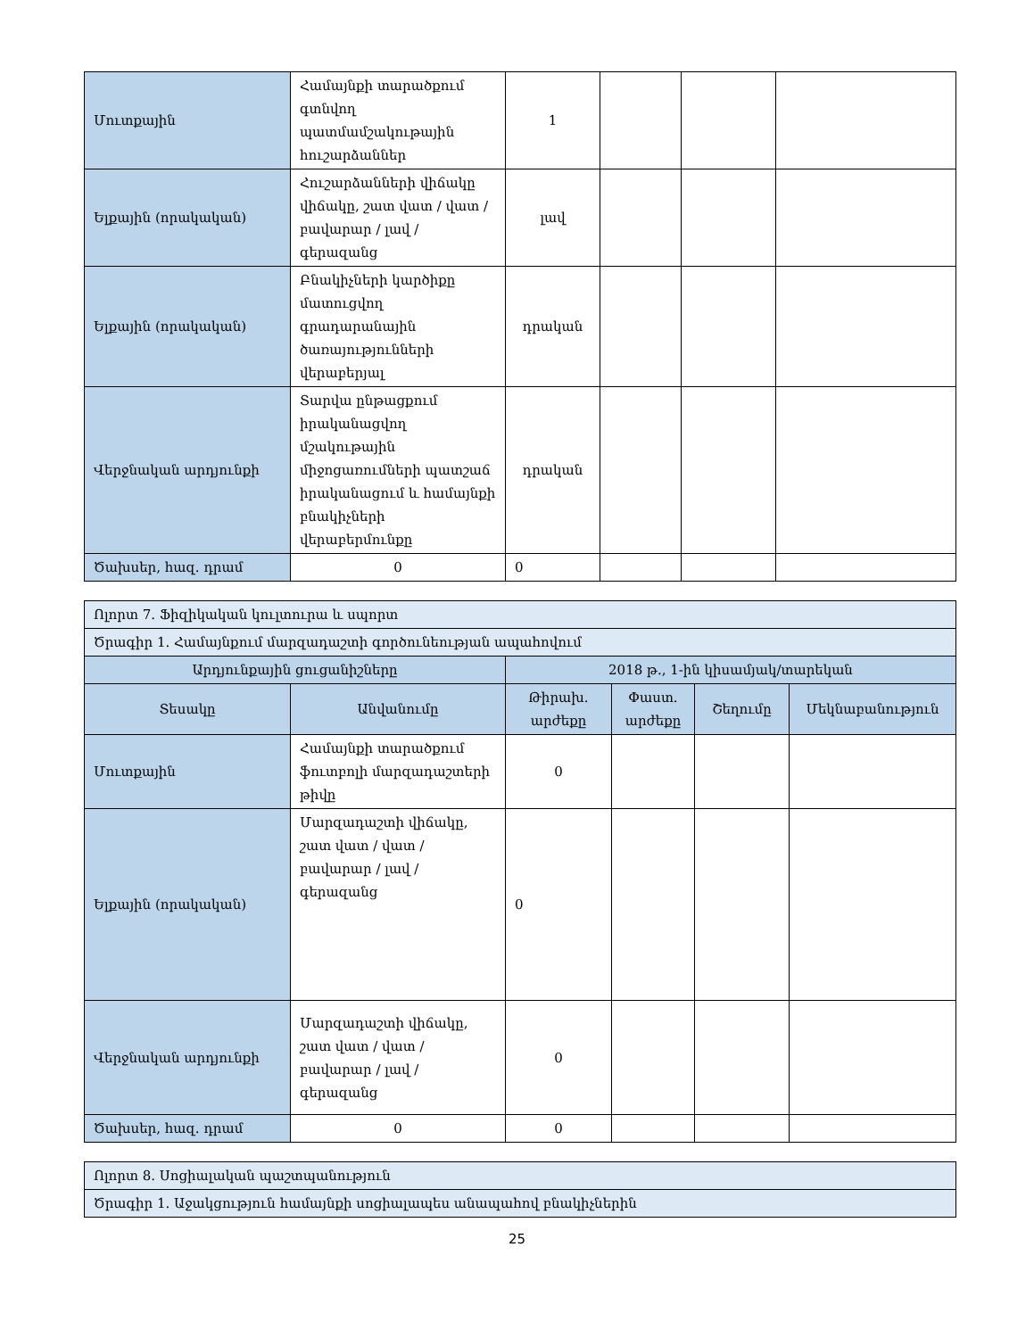| Մուտքային | Համայնքի տարածքում գտնվող պատմամշակութային հուշարձաններ | 1 | | | |
| Ելքային (որակական) | Հուշարձանների վիճակը վիճակը, շատ վատ / վատ / բավարար / լավ / գերազանց | լավ | | | |
| Ելքային (որակական) | Բնակիչների կարծիքը մատուցվող գրադարանային ծառայությունների վերաբերյալ | դրական | | | |
| Վերջնական արդյունքի | Տարվա ընթացքում իրականացվող մշակութային միջոցառումների պատշաճ իրականացում և համայնքի բնակիչների վերաբերմունքը | դրական | | | |
| Ծախսեր, հազ. դրամ | 0 | 0 | | | |
| Ոլորտ 7. Ֆիզիկական կուլտուրա և սպորտ | | | | | |
| Ծրագիր 1. Համայնքում մարզադաշտի գործունեության ապահովում | | | | | |
| Արդյունքային ցուցանիշները | | 2018 թ., 1-ին կիսամյակ/տարեկան | | | |
| Տեսակը | Անվանումը | Թիրախ. արժեքը | Փաստ. արժեքը | Շեղումը | Մեկնաբանություն |
| Մուտքային | Համայնքի տարածքում ֆուտբոլի մարզադաշտերի թիվը | 0 | | | |
| Ելքային (որակական) | Մարզադաշտի վիճակը, շատ վատ / վատ / բավարար / լավ / գերազանց | 0 | | | |
| Վերջնական արդյունքի | Մարզադաշտի վիճակը, շատ վատ / վատ / բավարար / լավ / գերազանց | 0 | | | |
| Ծախսեր, հազ. դրամ | 0 | 0 | | | |
| Ոլորտ 8. Սոցիալական պաշտպանություն |
| Ծրագիր 1. Աջակցություն համայնքի սոցիալապես անապահով բնակիչներին |
25